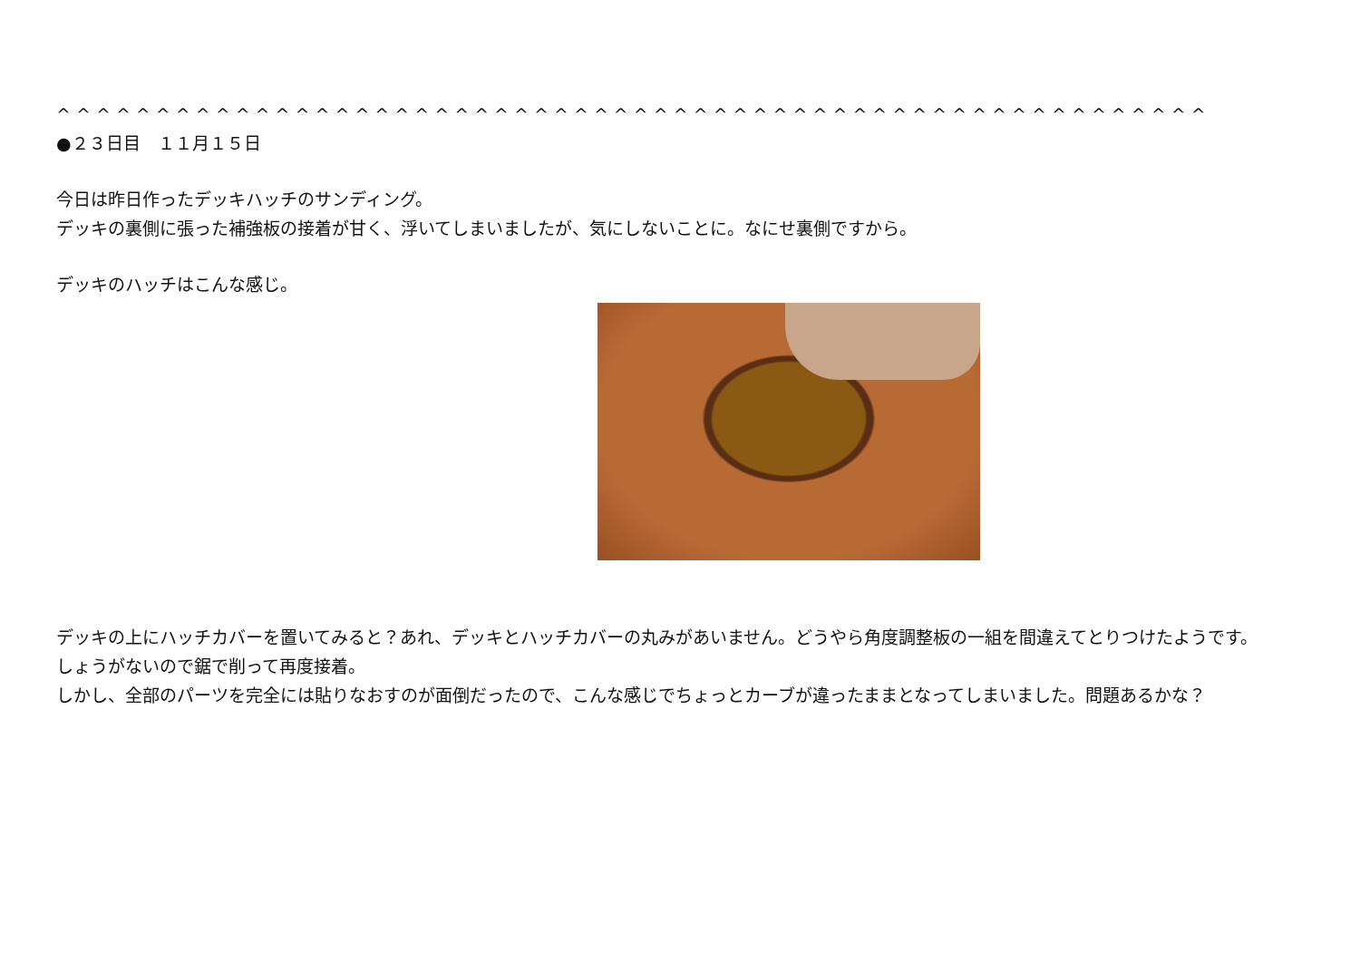^ ^ ^ ^ ^ ^ ^ ^ ^ ^ ^ ^ ^ ^ ^ ^ ^ ^ ^ ^ ^ ^ ^ ^ ^ ^ ^ ^ ^ ^ ^ ^ ^ ^ ^ ^ ^ ^ ^ ^ ^ ^ ^ ^ ^ ^ ^ ^ ^ ^ ^ ^ ^ ^ ^ ^ ^ ^
●２３日目　１１月１５日
今日は昨日作ったデッキハッチのサンディング。
デッキの裏側に張った補強板の接着が甘く、浮いてしまいましたが、気にしないことに。なにせ裏側ですから。
デッキのハッチはこんな感じ。
デッキの上にハッチカバーを置いてみると？あれ、デッキとハッチカバーの丸みがあいません。どうやら角度調整板の一組を間違えてとりつけたようです。
しょうがないので鋸で削って再度接着。
しかし、全部のパーツを完全には貼りなおすのが面倒だったので、こんな感じでちょっとカーブが違ったままとなってしまいました。問題あるかな？